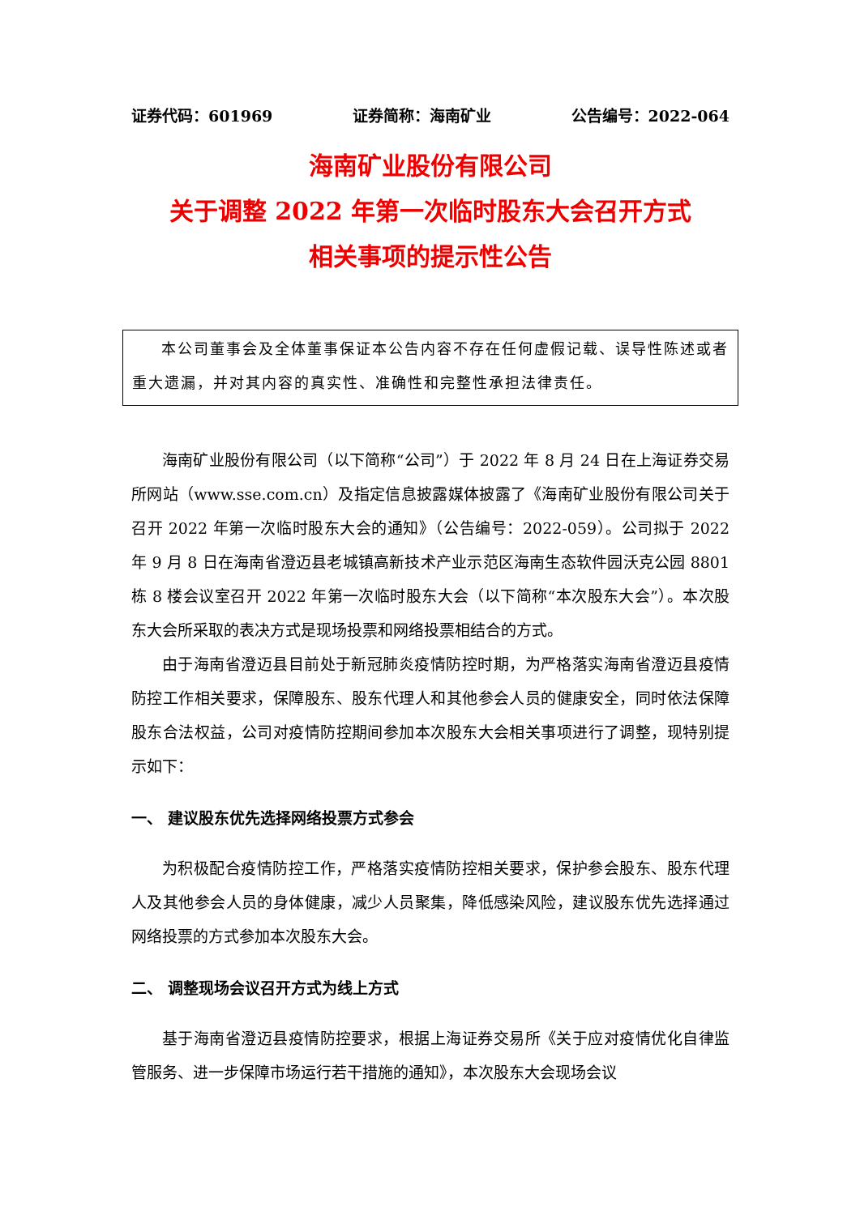证券代码：601969 证券简称：海南矿业 公告编号：2022-064
海南矿业股份有限公司
关于调整 2022 年第一次临时股东大会召开方式
相关事项的提示性公告
本公司董事会及全体董事保证本公告内容不存在任何虚假记载、误导性陈述或者重大遗漏，并对其内容的真实性、准确性和完整性承担法律责任。
海南矿业股份有限公司（以下简称“公司”）于 2022 年 8 月 24 日在上海证券交易所网站（www.sse.com.cn）及指定信息披露媒体披露了《海南矿业股份有限公司关于召开 2022 年第一次临时股东大会的通知》（公告编号：2022-059）。公司拟于 2022 年 9 月 8 日在海南省澄迈县老城镇高新技术产业示范区海南生态软件园沃克公园 8801 栋 8 楼会议室召开 2022 年第一次临时股东大会（以下简称“本次股东大会”）。本次股东大会所采取的表决方式是现场投票和网络投票相结合的方式。
由于海南省澄迈县目前处于新冠肺炎疫情防控时期，为严格落实海南省澄迈县疫情防控工作相关要求，保障股东、股东代理人和其他参会人员的健康安全，同时依法保障股东合法权益，公司对疫情防控期间参加本次股东大会相关事项进行了调整，现特别提示如下：
一、 建议股东优先选择网络投票方式参会
为积极配合疫情防控工作，严格落实疫情防控相关要求，保护参会股东、股东代理人及其他参会人员的身体健康，减少人员聚集，降低感染风险，建议股东优先选择通过网络投票的方式参加本次股东大会。
二、 调整现场会议召开方式为线上方式
基于海南省澄迈县疫情防控要求，根据上海证券交易所《关于应对疫情优化自律监管服务、进一步保障市场运行若干措施的通知》，本次股东大会现场会议